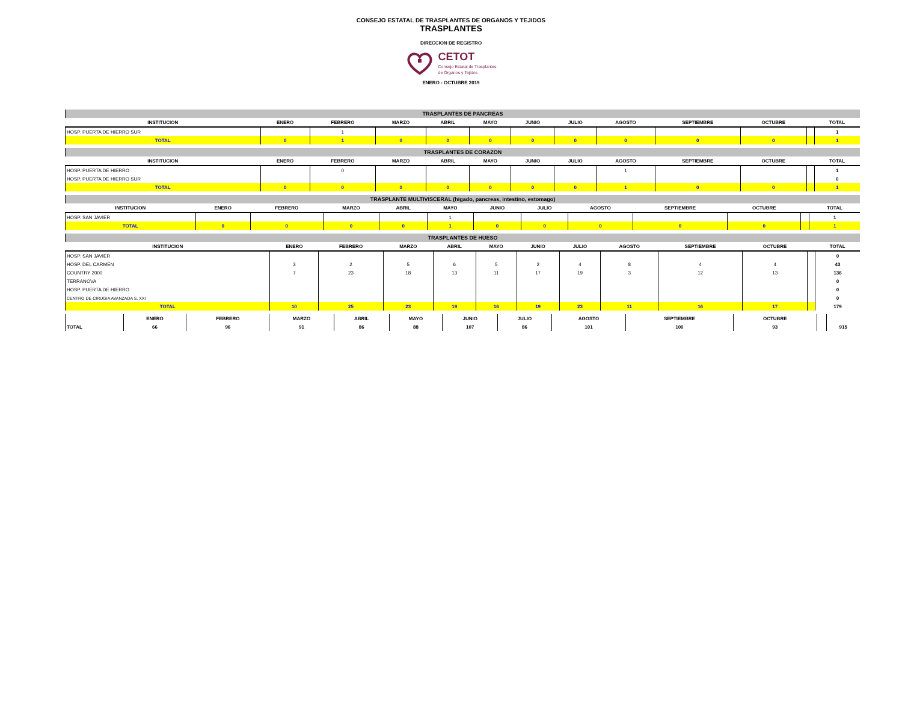CONSEJO ESTATAL DE TRASPLANTES DE ORGANOS Y TEJIDOS
TRASPLANTES
DIRECCION DE REGISTRO
CETOT
Consejo Estatal de Trasplantes
de Órganos y Tejidos
ENERO - OCTUBRE 2019
| TRASPLANTES DE PANCREAS | | | | | | | | | | | | |
| INSTITUCION | ENERO | FEBRERO | MARZO | ABRIL | MAYO | JUNIO | JULIO | AGOSTO | SEPTIEMBRE | OCTUBRE | | TOTAL |
| HOSP. PUERTA DE HIERRO SUR | | 1 | | | | | | | | | | 1 |
| TOTAL | 0 | 1 | 0 | 0 | 0 | 0 | 0 | 0 | 0 | 0 | | 1 |
| TRASPLANTES DE CORAZON | | | | | | | | | | | | |
| INSTITUCION | ENERO | FEBRERO | MARZO | ABRIL | MAYO | JUNIO | JULIO | AGOSTO | SEPTIEMBRE | OCTUBRE | | TOTAL |
| HOSP. PUERTA DE HIERRO | | 0 | | | | | | 1 | | | | 1 |
| HOSP. PUERTA DE HIERRO SUR | | | | | | | | | | | | 0 |
| TOTAL | 0 | 0 | 0 | 0 | 0 | 0 | 0 | 1 | 0 | 0 | | 1 |
| TRASPLANTE MULTIVISCERAL (hígado, pancreas, intestino, estomago) | | | | | | | | | | | | |
| INSTITUCION | ENERO | FEBRERO | MARZO | ABRIL | MAYO | JUNIO | JULIO | AGOSTO | SEPTIEMBRE | OCTUBRE | | TOTAL |
| HOSP. SAN JAVIER | | | | | 1 | | | | | | | 1 |
| TOTAL | 0 | 0 | 0 | 0 | 1 | 0 | 0 | 0 | 0 | 0 | | 1 |
| TRASPLANTES DE HUESO | | | | | | | | | | | | |
| INSTITUCION | ENERO | FEBRERO | MARZO | ABRIL | MAYO | JUNIO | JULIO | AGOSTO | SEPTIEMBRE | OCTUBRE | | TOTAL |
| HOSP. SAN JAVIER | | | | | | | | | | | | 0 |
| HOSP. DEL CARMEN | 3 | 2 | 5 | 6 | 5 | 2 | 4 | 8 | 4 | 4 | | 43 |
| COUNTRY 2000 | 7 | 23 | 18 | 13 | 11 | 17 | 19 | 3 | 12 | 13 | | 136 |
| TERRANOVA | | | | | | | | | | | | 0 |
| HOSP. PUERTA DE HIERRO | | | | | | | | | | | | 0 |
| CENTRO DE CIRUGIA AVANZADA S. XXI | | | | | | | | | | | | 0 |
| TOTAL | 10 | 25 | 23 | 19 | 16 | 19 | 23 | 11 | 16 | 17 | | 179 |
| | ENERO | FEBRERO | MARZO | ABRIL | MAYO | JUNIO | JULIO | AGOSTO | SEPTIEMBRE | OCTUBRE | | |
| TOTAL | 66 | 96 | 91 | 86 | 88 | 107 | 86 | 101 | 100 | 93 | | 915 |